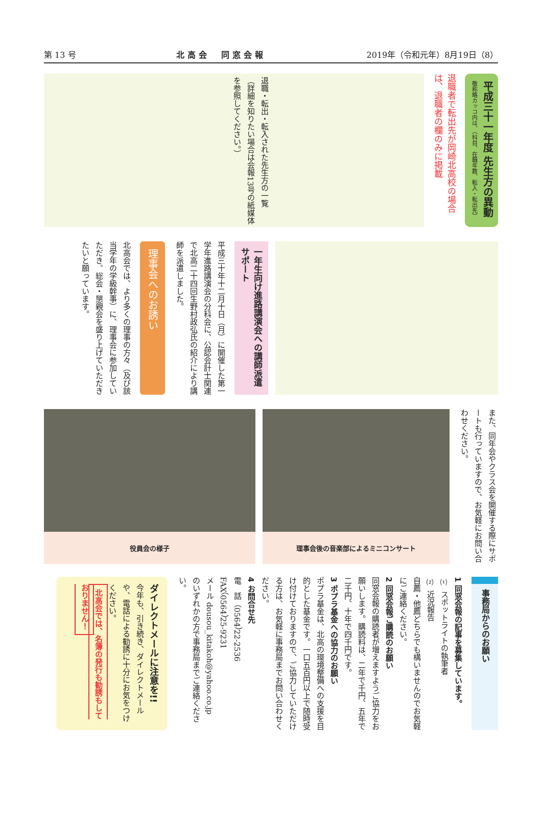第 13 号 北高会　同窓会報 2019年（令和元年）8月19日（8）
平成三十一年度 先生方の異動 敬称略カッコ内は、（科目、在職年数、転入・転出先）
退職者で転出先が岡崎北高校の場合は、退職者の欄のみに掲載
退職・転出・転入された先生方の一覧
（詳細を知りたい場合は会報13号の紙媒体を参照してください。）
一年生向け進路講演会への講師派遣サポート
平成三十年十二月十日（月）に開催した第一学年進路講演会の分科会に、公認会計士関連で北高二十四回生野村政弘氏の紹介により講師を派遣しました。
理事会へのお誘い
北高会では、より多くの理事の方々（及び該当学年の学級幹事）に、理事会に参加していただき、総会・懇親会を盛り上げていただきたいと願っています。
また、同年会やクラス会を開催する際にサポートも行っていますので、お気軽にお問い合わせください。
理事会後の音楽部によるミニコンサート 役員会の様子
事務局からのお願い
1 同窓会報の記事を募集しています。
⑴ スポットライトの執筆者
⑵ 近況報告
自薦・他薦どちらでも構いませんのでお気軽にご連絡ください。
2 同窓会報ご購読のお願い
同窓会報の購読者が増えますようご協力をお願いします。購読料は、二年で千円、五年で二千円、十年で四千円です。
3 ポプラ基金への協力のお願い
ポプラ基金は、北高の環境整備への支援を目的とした基金です。一口五百円以上で随時受け付けておりますので、ご協力していただける方は、お気軽に事務局までお問い合わせください。
4 お問合せ先
電　話（0564）22-2536
FAX（0564）25-9231
メール dousou_kitakoh@yahoo.co.jp
のいずれかの方で事務局までご連絡ください。
ダイレクトメールに注意を!!
今年も、引き続き、ダイレクトメールや、電話による勧誘に十分にお気をつけください。
北高会では、名簿の発行も勧誘もしておりません！